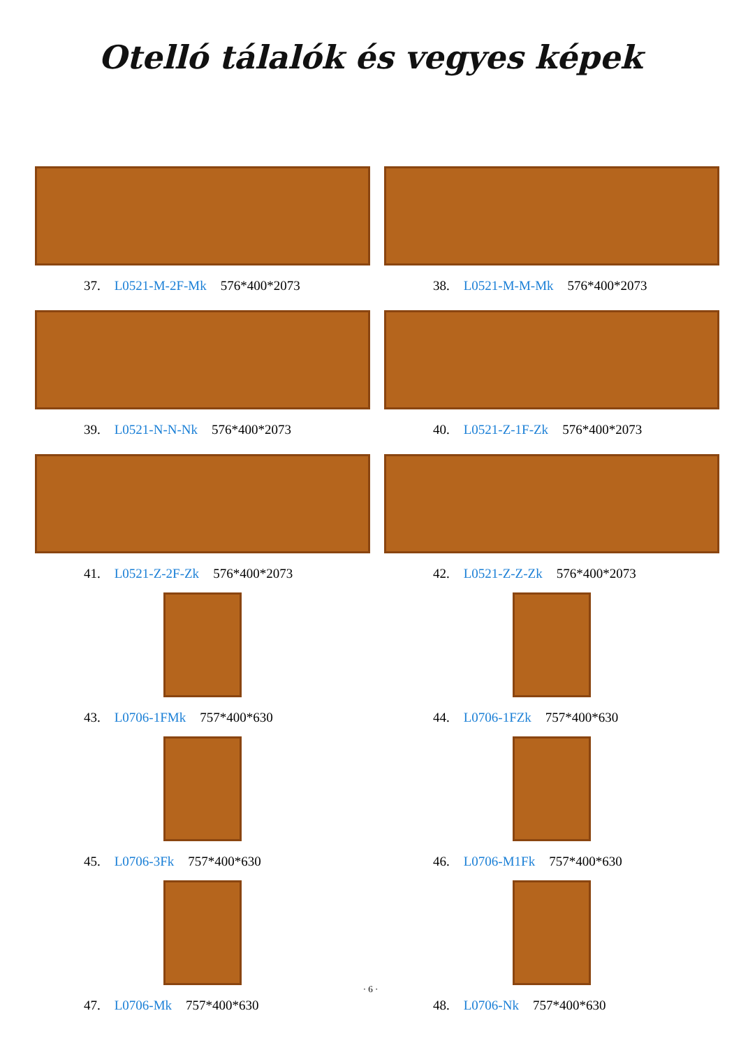Otelló tálalók és vegyes képek
37. L0521-M-2F-Mk 576*400*2073
38. L0521-M-M-Mk 576*400*2073
39. L0521-N-N-Nk 576*400*2073
40. L0521-Z-1F-Zk 576*400*2073
41. L0521-Z-2F-Zk 576*400*2073
42. L0521-Z-Z-Zk 576*400*2073
43. L0706-1FMk 757*400*630
44. L0706-1FZk 757*400*630
45. L0706-3Fk 757*400*630
46. L0706-M1Fk 757*400*630
47. L0706-Mk 757*400*630
48. L0706-Nk 757*400*630
· 6 ·